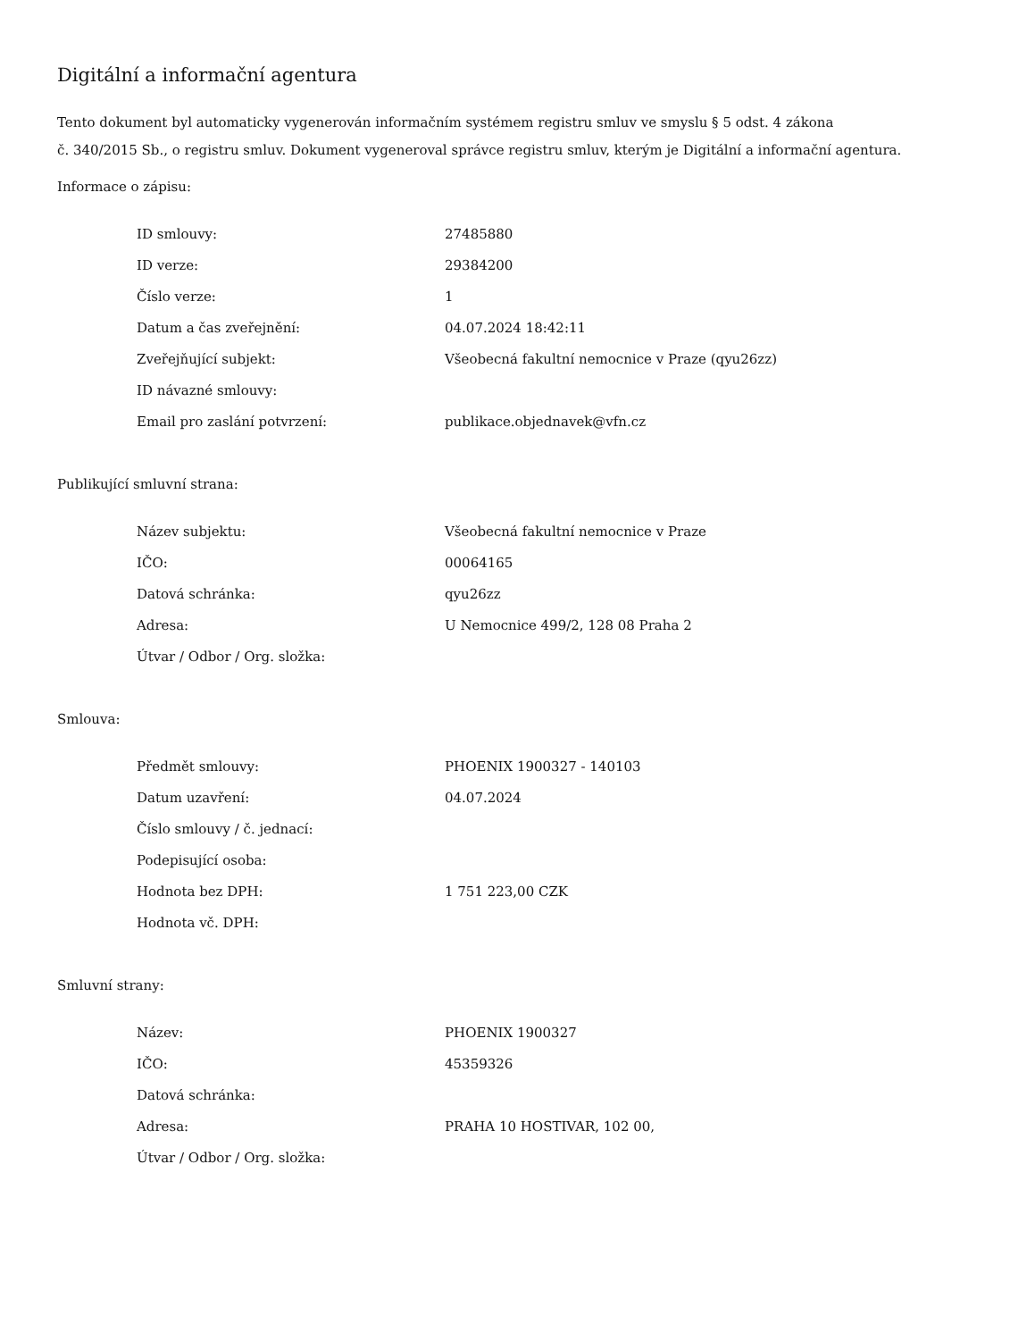Digitální a informační agentura
Tento dokument byl automaticky vygenerován informačním systémem registru smluv ve smyslu § 5 odst. 4 zákona
č. 340/2015 Sb., o registru smluv. Dokument vygeneroval správce registru smluv, kterým je Digitální a informační agentura.
Informace o zápisu:
| ID smlouvy: | 27485880 |
| ID verze: | 29384200 |
| Číslo verze: | 1 |
| Datum a čas zveřejnění: | 04.07.2024 18:42:11 |
| Zveřejňující subjekt: | Všeobecná fakultní nemocnice v Praze (qyu26zz) |
| ID návazné smlouvy: | |
| Email pro zaslání potvrzení: | publikace.objednavek@vfn.cz |
Publikující smluvní strana:
| Název subjektu: | Všeobecná fakultní nemocnice v Praze |
| IČO: | 00064165 |
| Datová schránka: | qyu26zz |
| Adresa: | U Nemocnice 499/2, 128 08 Praha 2 |
| Útvar / Odbor / Org. složka: | |
Smlouva:
| Předmět smlouvy: | PHOENIX 1900327 - 140103 |
| Datum uzavření: | 04.07.2024 |
| Číslo smlouvy / č. jednací: | |
| Podepisující osoba: | |
| Hodnota bez DPH: | 1 751 223,00 CZK |
| Hodnota vč. DPH: | |
Smluvní strany:
| Název: | PHOENIX 1900327 |
| IČO: | 45359326 |
| Datová schránka: | |
| Adresa: | PRAHA 10 HOSTIVAR, 102 00, |
| Útvar / Odbor / Org. složka: | |